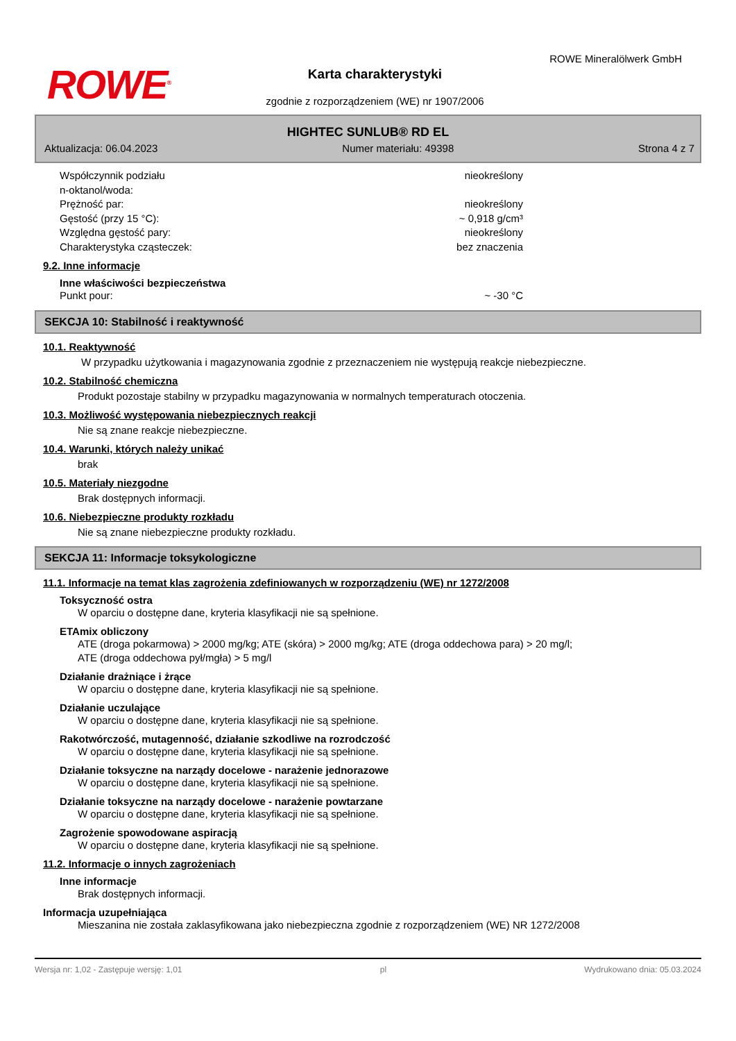ROWE<sup>®</sup>
ROWE Mineralölwerk GmbH
Karta charakterystyki
zgodnie z rozporządzeniem (WE) nr 1907/2006
HIGHTEC SUNLUB® RD EL
Aktualizacja: 06.04.2023 Numer materiału: 49398 Strona 4 z 7
Współczynnik podziału
n-oktanol/woda:
nieokreślony
Prężność par: nieokreślony
Gęstość (przy 15 °C): ~ 0,918 g/cm³
Względna gęstość pary: nieokreślony
Charakterystyka cząsteczek: bez znaczenia
9.2. Inne informacje
Inne właściwości bezpieczeństwa
Punkt pour: ~ -30 °C
SEKCJA 10: Stabilność i reaktywność
10.1. Reaktywność
W przypadku użytkowania i magazynowania zgodnie z przeznaczeniem nie występują reakcje niebezpieczne.
10.2. Stabilność chemiczna
Produkt pozostaje stabilny w przypadku magazynowania w normalnych temperaturach otoczenia.
10.3. Możliwość występowania niebezpiecznych reakcji
Nie są znane reakcje niebezpieczne.
10.4. Warunki, których należy unikać
brak
10.5. Materiały niezgodne
Brak dostępnych informacji.
10.6. Niebezpieczne produkty rozkładu
Nie są znane niebezpieczne produkty rozkładu.
SEKCJA 11: Informacje toksykologiczne
11.1. Informacje na temat klas zagrożenia zdefiniowanych w rozporządzeniu (WE) nr 1272/2008
Toksyczność ostra
W oparciu o dostępne dane, kryteria klasyfikacji nie są spełnione.
ETAmix obliczony
ATE (droga pokarmowa) > 2000 mg/kg; ATE (skóra) > 2000 mg/kg; ATE (droga oddechowa para) > 20 mg/l;
ATE (droga oddechowa pył/mgła) > 5 mg/l
Działanie drażniące i żrące
W oparciu o dostępne dane, kryteria klasyfikacji nie są spełnione.
Działanie uczulające
W oparciu o dostępne dane, kryteria klasyfikacji nie są spełnione.
Rakotwórczość, mutagenność, działanie szkodliwe na rozrodczość
W oparciu o dostępne dane, kryteria klasyfikacji nie są spełnione.
Działanie toksyczne na narządy docelowe - narażenie jednorazowe
W oparciu o dostępne dane, kryteria klasyfikacji nie są spełnione.
Działanie toksyczne na narządy docelowe - narażenie powtarzane
W oparciu o dostępne dane, kryteria klasyfikacji nie są spełnione.
Zagrożenie spowodowane aspiracją
W oparciu o dostępne dane, kryteria klasyfikacji nie są spełnione.
11.2. Informacje o innych zagrożeniach
Inne informacje
Brak dostępnych informacji.
Informacja uzupełniająca
Mieszanina nie została zaklasyfikowana jako niebezpieczna zgodnie z rozporządzeniem (WE) NR 1272/2008
Wersja nr: 1,02 - Zastępuje wersję: 1,01 pl Wydrukowano dnia: 05.03.2024